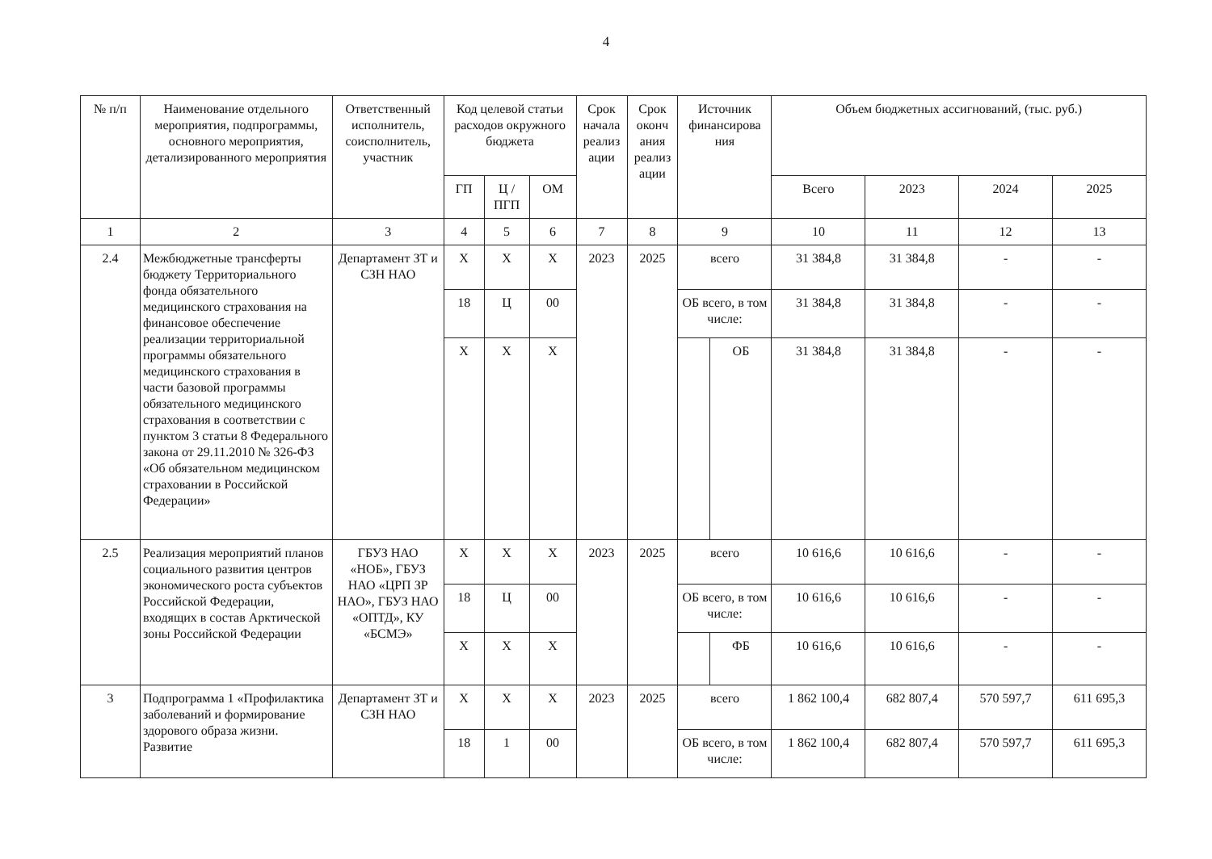4
| № п/п | Наименование отдельного мероприятия, подпрограммы, основного мероприятия, детализированного мероприятия | Ответственный исполнитель, соисполнитель, участник | Код целевой статьи расходов окружного бюджета | | | Срок начала реализ ации | Срок оконч ания реализ ации | Источник финансирова ния | | Объем бюджетных ассигнований, (тыс. руб.) | | | |
| --- | --- | --- | --- | --- | --- | --- | --- | --- | --- | --- | --- | --- | --- |
| | | | ГП | Ц / ПГП | ОМ | | | | | Всего | 2023 | 2024 | 2025 |
| 1 | 2 | 3 | 4 | 5 | 6 | 7 | 8 | 9 | | 10 | 11 | 12 | 13 |
| 2.4 | Межбюджетные трансферты бюджету Территориального фонда обязательного медицинского страхования на финансовое обеспечение реализации территориальной программы обязательного медицинского страхования в части базовой программы обязательного медицинского страхования в соответствии с пунктом 3 статьи 8 Федерального закона от 29.11.2010 № 326-ФЗ «Об обязательном медицинском страховании в Российской Федерации» | Департамент ЗТ и СЗН НАО | Х | Х | Х | 2023 | 2025 | всего | | 31 384,8 | 31 384,8 | - | - |
| | | | 18 | Ц | 00 | | | ОБ всего, в том числе: | | 31 384,8 | 31 384,8 | - | - |
| | | | Х | Х | Х | | | | ОБ | 31 384,8 | 31 384,8 | - | - |
| 2.5 | Реализация мероприятий планов социального развития центров экономического роста субъектов Российской Федерации, входящих в состав Арктической зоны Российской Федерации | ГБУЗ НАО «НОБ», ГБУЗ НАО «ЦРП ЗР НАО», ГБУЗ НАО «ОПТД», КУ «БСМЭ» | Х | Х | Х | 2023 | 2025 | всего | | 10 616,6 | 10 616,6 | - | - |
| | | | 18 | Ц | 00 | | | ОБ всего, в том числе: | | 10 616,6 | 10 616,6 | - | - |
| | | | Х | Х | Х | | | | ФБ | 10 616,6 | 10 616,6 | - | - |
| 3 | Подпрограмма 1 «Профилактика заболеваний и формирование здорового образа жизни. Развитие | Департамент ЗТ и СЗН НАО | Х | Х | Х | 2023 | 2025 | всего | | 1 862 100,4 | 682 807,4 | 570 597,7 | 611 695,3 |
| | | | 18 | 1 | 00 | | | ОБ всего, в том числе: | | 1 862 100,4 | 682 807,4 | 570 597,7 | 611 695,3 |